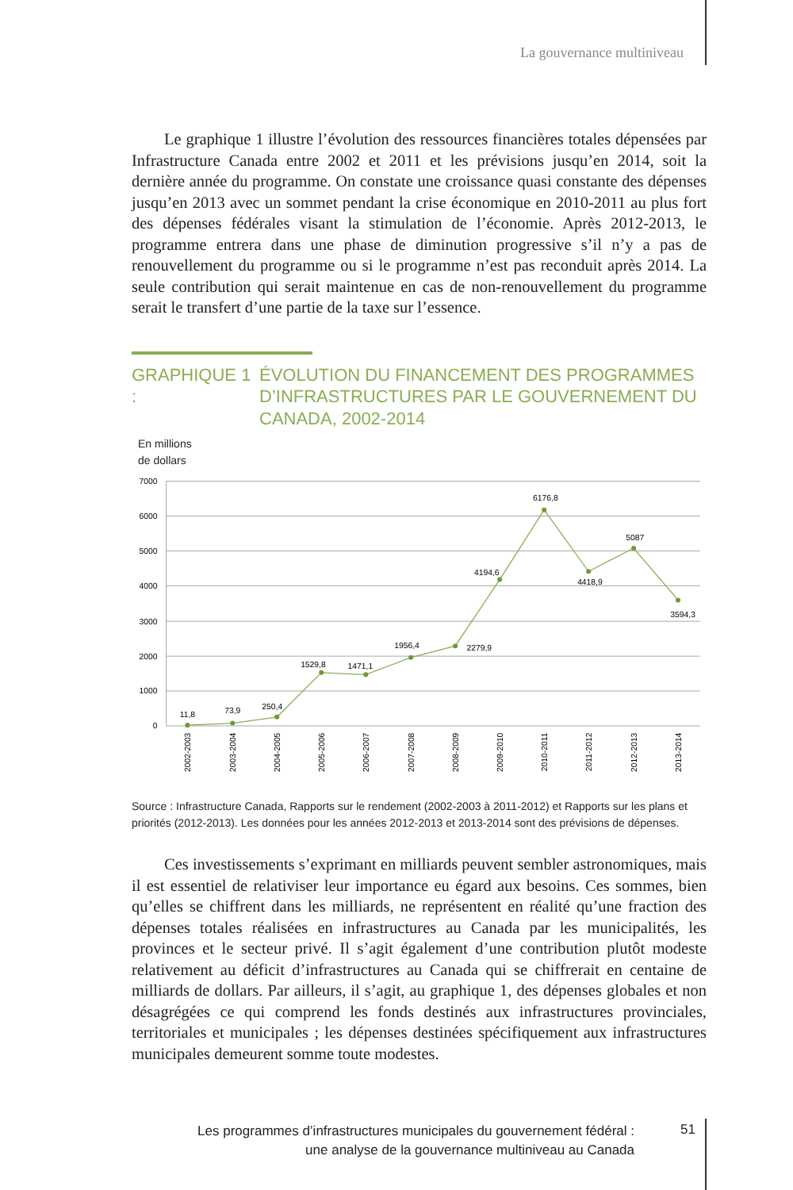La gouvernance multiniveau
Le graphique 1 illustre l’évolution des ressources financières totales dépensées par Infrastructure Canada entre 2002 et 2011 et les prévisions jusqu’en 2014, soit la dernière année du programme. On constate une croissance quasi constante des dépenses jusqu’en 2013 avec un sommet pendant la crise économique en 2010-2011 au plus fort des dépenses fédérales visant la stimulation de l’économie. Après 2012-2013, le programme entrera dans une phase de diminution progressive s’il n’y a pas de renouvellement du programme ou si le programme n’est pas reconduit après 2014. La seule contribution qui serait maintenue en cas de non-renouvellement du programme serait le transfert d’une partie de la taxe sur l’essence.
GRAPHIQUE 1 :
ÉVOLUTION DU FINANCEMENT DES PROGRAMMES D’INFRASTRUCTURES PAR LE GOUVERNEMENT DU CANADA, 2002-2014
En millions
de dollars
7000
6000
5000
4000
3000
2000
1000
0
11,8
73,9
250,4
1529,8
1471,1
1956,4
2279,9
4194,6
6176,8
4418,9
5087
3594,3
2002-2003
2003-2004
2004-2005
2005-2006
2006-2007
2007-2008
2008-2009
2009-2010
2010-2011
2011-2012
2012-2013
2013-2014
Source : Infrastructure Canada, Rapports sur le rendement (2002-2003 à 2011-2012) et Rapports sur les plans et priorités (2012-2013). Les données pour les années 2012-2013 et 2013-2014 sont des prévisions de dépenses.
Ces investissements s’exprimant en milliards peuvent sembler astronomiques, mais il est essentiel de relativiser leur importance eu égard aux besoins. Ces sommes, bien qu’elles se chiffrent dans les milliards, ne représentent en réalité qu’une fraction des dépenses totales réalisées en infrastructures au Canada par les municipalités, les provinces et le secteur privé. Il s’agit également d’une contribution plutôt modeste relativement au déficit d’infrastructures au Canada qui se chiffrerait en centaine de milliards de dollars. Par ailleurs, il s’agit, au graphique 1, des dépenses globales et non désagrégées ce qui comprend les fonds destinés aux infrastructures provinciales, territoriales et municipales ; les dépenses destinées spécifiquement aux infrastructures municipales demeurent somme toute modestes.
Les programmes d’infrastructures municipales du gouvernement fédéral :
une analyse de la gouvernance multiniveau au Canada
51